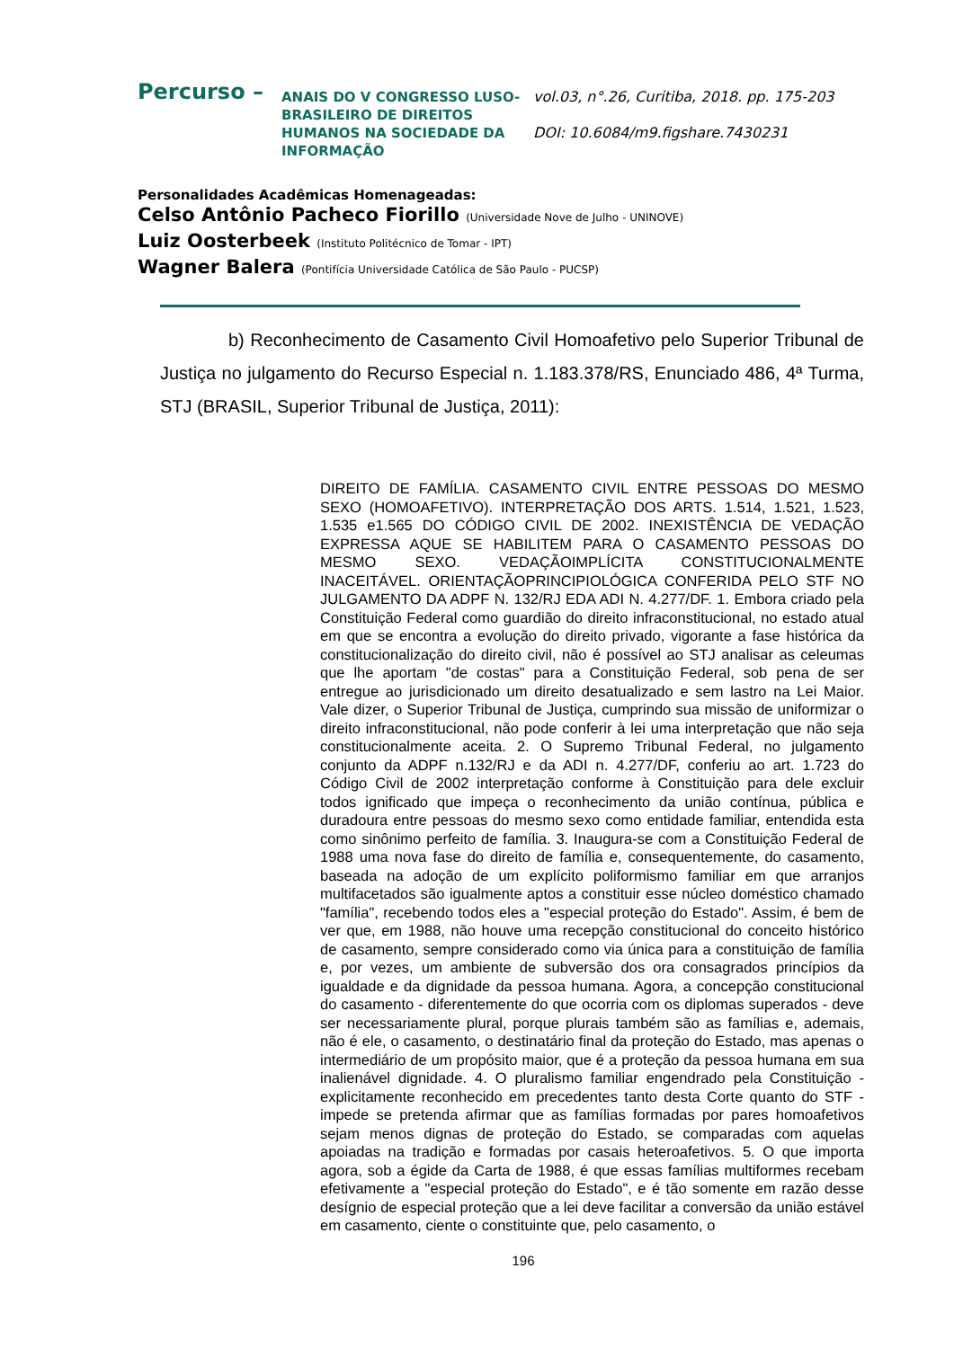Percurso –
ANAIS DO V CONGRESSO LUSO-BRASILEIRO DE DIREITOS HUMANOS NA SOCIEDADE DA INFORMAÇÃO
vol.03, n°.26, Curitiba, 2018. pp. 175-203
DOI: 10.6084/m9.figshare.7430231
Personalidades Acadêmicas Homenageadas:
Celso Antônio Pacheco Fiorillo (Universidade Nove de Julho - UNINOVE)
Luiz Oosterbeek (Instituto Politécnico de Tomar - IPT)
Wagner Balera (Pontifícia Universidade Católica de São Paulo - PUCSP)
b) Reconhecimento de Casamento Civil Homoafetivo pelo Superior Tribunal de Justiça no julgamento do Recurso Especial n. 1.183.378/RS, Enunciado 486, 4ª Turma, STJ (BRASIL, Superior Tribunal de Justiça, 2011):
DIREITO DE FAMÍLIA. CASAMENTO CIVIL ENTRE PESSOAS DO MESMO SEXO (HOMOAFETIVO). INTERPRETAÇÃO DOS ARTS. 1.514, 1.521, 1.523, 1.535 e1.565 DO CÓDIGO CIVIL DE 2002. INEXISTÊNCIA DE VEDAÇÃO EXPRESSA AQUE SE HABILITEM PARA O CASAMENTO PESSOAS DO MESMO SEXO. VEDAÇÃOIMPLÍCITA CONSTITUCIONALMENTE INACEITÁVEL. ORIENTAÇÃOPRINCIPIOLÓGICA CONFERIDA PELO STF NO JULGAMENTO DA ADPF N. 132/RJ EDA ADI N. 4.277/DF. 1. Embora criado pela Constituição Federal como guardião do direito infraconstitucional, no estado atual em que se encontra a evolução do direito privado, vigorante a fase histórica da constitucionalização do direito civil, não é possível ao STJ analisar as celeumas que lhe aportam "de costas" para a Constituição Federal, sob pena de ser entregue ao jurisdicionado um direito desatualizado e sem lastro na Lei Maior. Vale dizer, o Superior Tribunal de Justiça, cumprindo sua missão de uniformizar o direito infraconstitucional, não pode conferir à lei uma interpretação que não seja constitucionalmente aceita. 2. O Supremo Tribunal Federal, no julgamento conjunto da ADPF n.132/RJ e da ADI n. 4.277/DF, conferiu ao art. 1.723 do Código Civil de 2002 interpretação conforme à Constituição para dele excluir todos ignificado que impeça o reconhecimento da união contínua, pública e duradoura entre pessoas do mesmo sexo como entidade familiar, entendida esta como sinônimo perfeito de família. 3. Inaugura-se com a Constituição Federal de 1988 uma nova fase do direito de família e, consequentemente, do casamento, baseada na adoção de um explícito poliformismo familiar em que arranjos multifacetados são igualmente aptos a constituir esse núcleo doméstico chamado "família", recebendo todos eles a "especial proteção do Estado". Assim, é bem de ver que, em 1988, não houve uma recepção constitucional do conceito histórico de casamento, sempre considerado como via única para a constituição de família e, por vezes, um ambiente de subversão dos ora consagrados princípios da igualdade e da dignidade da pessoa humana. Agora, a concepção constitucional do casamento - diferentemente do que ocorria com os diplomas superados - deve ser necessariamente plural, porque plurais também são as famílias e, ademais, não é ele, o casamento, o destinatário final da proteção do Estado, mas apenas o intermediário de um propósito maior, que é a proteção da pessoa humana em sua inalienável dignidade. 4. O pluralismo familiar engendrado pela Constituição -explicitamente reconhecido em precedentes tanto desta Corte quanto do STF - impede se pretenda afirmar que as famílias formadas por pares homoafetivos sejam menos dignas de proteção do Estado, se comparadas com aquelas apoiadas na tradição e formadas por casais heteroafetivos. 5. O que importa agora, sob a égide da Carta de 1988, é que essas famílias multiformes recebam efetivamente a "especial proteção do Estado", e é tão somente em razão desse desígnio de especial proteção que a lei deve facilitar a conversão da união estável em casamento, ciente o constituinte que, pelo casamento, o
196